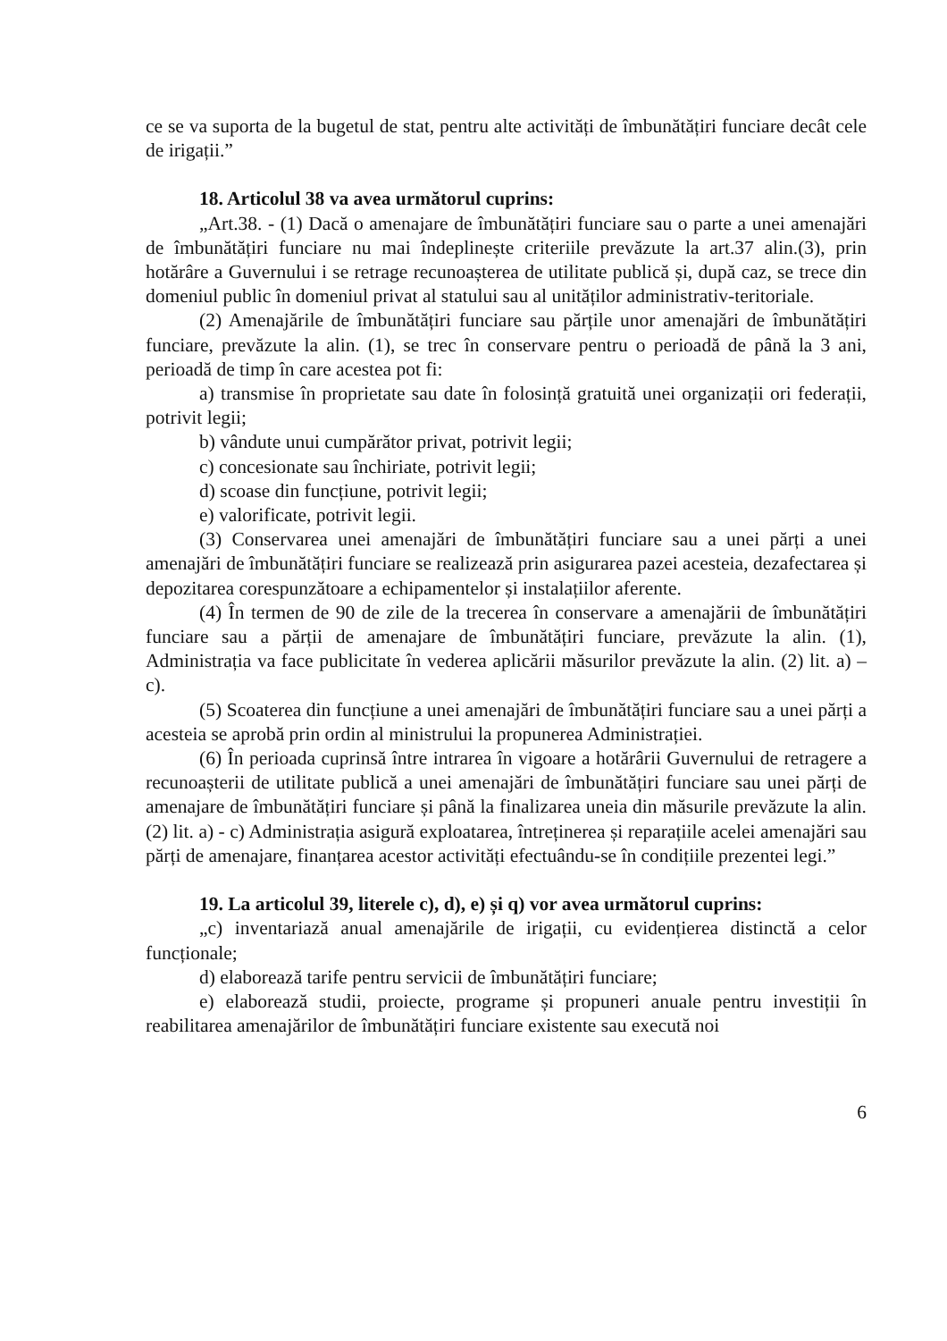ce se va suporta de la bugetul de stat, pentru alte activități de îmbunătățiri funciare decât cele de irigații.”
18. Articolul 38 va avea următorul cuprins:
„Art.38. - (1) Dacă o amenajare de îmbunătățiri funciare sau o parte a unei amenajări de îmbunătățiri funciare nu mai îndeplinește criteriile prevăzute la art.37 alin.(3), prin hotărâre a Guvernului i se retrage recunoașterea de utilitate publică și, după caz, se trece din domeniul public în domeniul privat al statului sau al unităților administrativ-teritoriale.
(2) Amenajările de îmbunătățiri funciare sau părțile unor amenajări de îmbunătățiri funciare, prevăzute la alin. (1), se trec în conservare pentru o perioadă de până la 3 ani, perioadă de timp în care acestea pot fi:
a) transmise în proprietate sau date în folosință gratuită unei organizații ori federații, potrivit legii;
b) vândute unui cumpărător privat, potrivit legii;
c) concesionate sau închiriate, potrivit legii;
d) scoase din funcțiune, potrivit legii;
e) valorificate, potrivit legii.
(3) Conservarea unei amenajări de îmbunătățiri funciare sau a unei părți a unei amenajări de îmbunătățiri funciare se realizează prin asigurarea pazei acesteia, dezafectarea și depozitarea corespunzătoare a echipamentelor și instalațiilor aferente.
(4) În termen de 90 de zile de la trecerea în conservare a amenajării de îmbunătățiri funciare sau a părții de amenajare de îmbunătățiri funciare, prevăzute la alin. (1), Administrația va face publicitate în vederea aplicării măsurilor prevăzute la alin. (2) lit. a) – c).
(5) Scoaterea din funcțiune a unei amenajări de îmbunătățiri funciare sau a unei părți a acesteia se aprobă prin ordin al ministrului la propunerea Administrației.
(6) În perioada cuprinsă între intrarea în vigoare a hotărârii Guvernului de retragere a recunoașterii de utilitate publică a unei amenajări de îmbunătățiri funciare sau unei părți de amenajare de îmbunătățiri funciare și până la finalizarea uneia din măsurile prevăzute la alin. (2) lit. a) - c) Administrația asigură exploatarea, întreținerea și reparațiile acelei amenajări sau părți de amenajare, finanțarea acestor activități efectuându-se în condițiile prezentei legi.”
19. La articolul 39, literele c), d), e) și q) vor avea următorul cuprins:
„c) inventariază anual amenajările de irigații, cu evidențierea distinctă a celor funcționale;
d) elaborează tarife pentru servicii de îmbunătățiri funciare;
e) elaborează studii, proiecte, programe și propuneri anuale pentru investiții în reabilitarea amenajărilor de îmbunătățiri funciare existente sau execută noi
6